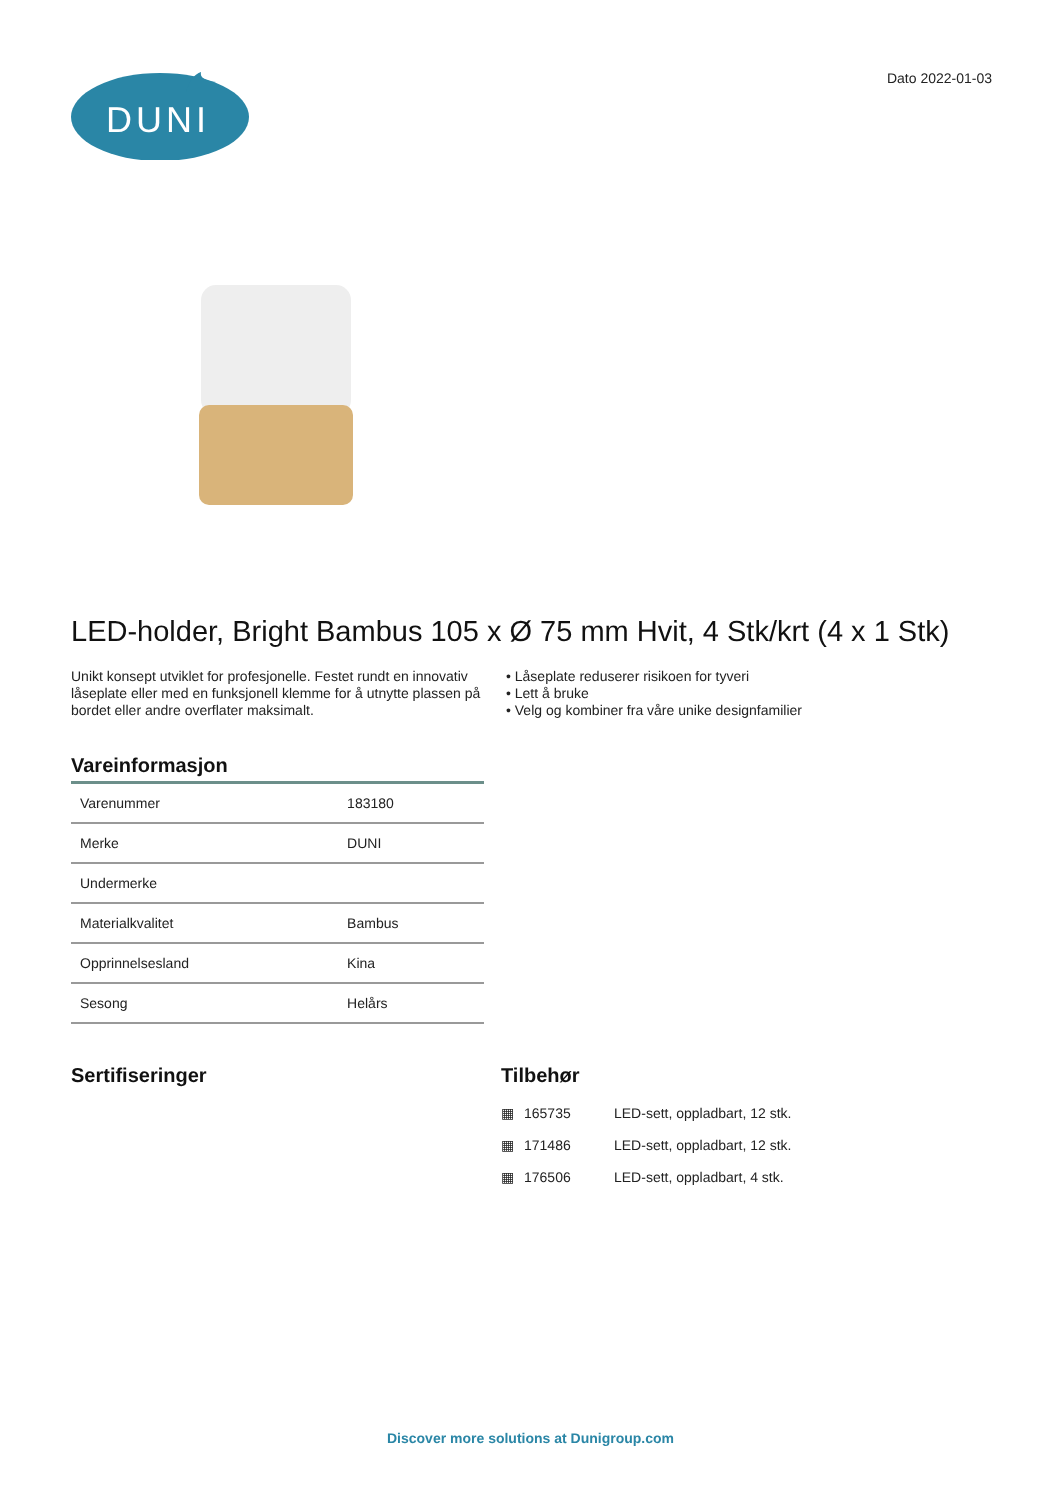DUNI
Dato 2022-01-03
LED-holder, Bright Bambus 105 x Ø 75 mm Hvit, 4 Stk/krt (4 x 1 Stk)
Unikt konsept utviklet for profesjonelle. Festet rundt en innovativ låseplate eller med en funksjonell klemme for å utnytte plassen på bordet eller andre overflater maksimalt.
• Låseplate reduserer risikoen for tyveri
• Lett å bruke
• Velg og kombiner fra våre unike designfamilier
Vareinformasjon
| Varenummer | 183180 |
| Merke | DUNI |
| Undermerke | |
| Materialkvalitet | Bambus |
| Opprinnelsesland | Kina |
| Sesong | Helårs |
Sertifiseringer Tilbehør
| ▦ | 165735 | LED-sett, oppladbart, 12 stk. |
| ▦ | 171486 | LED-sett, oppladbart, 12 stk. |
| ▦ | 176506 | LED-sett, oppladbart, 4 stk. |
Discover more solutions at Dunigroup.com